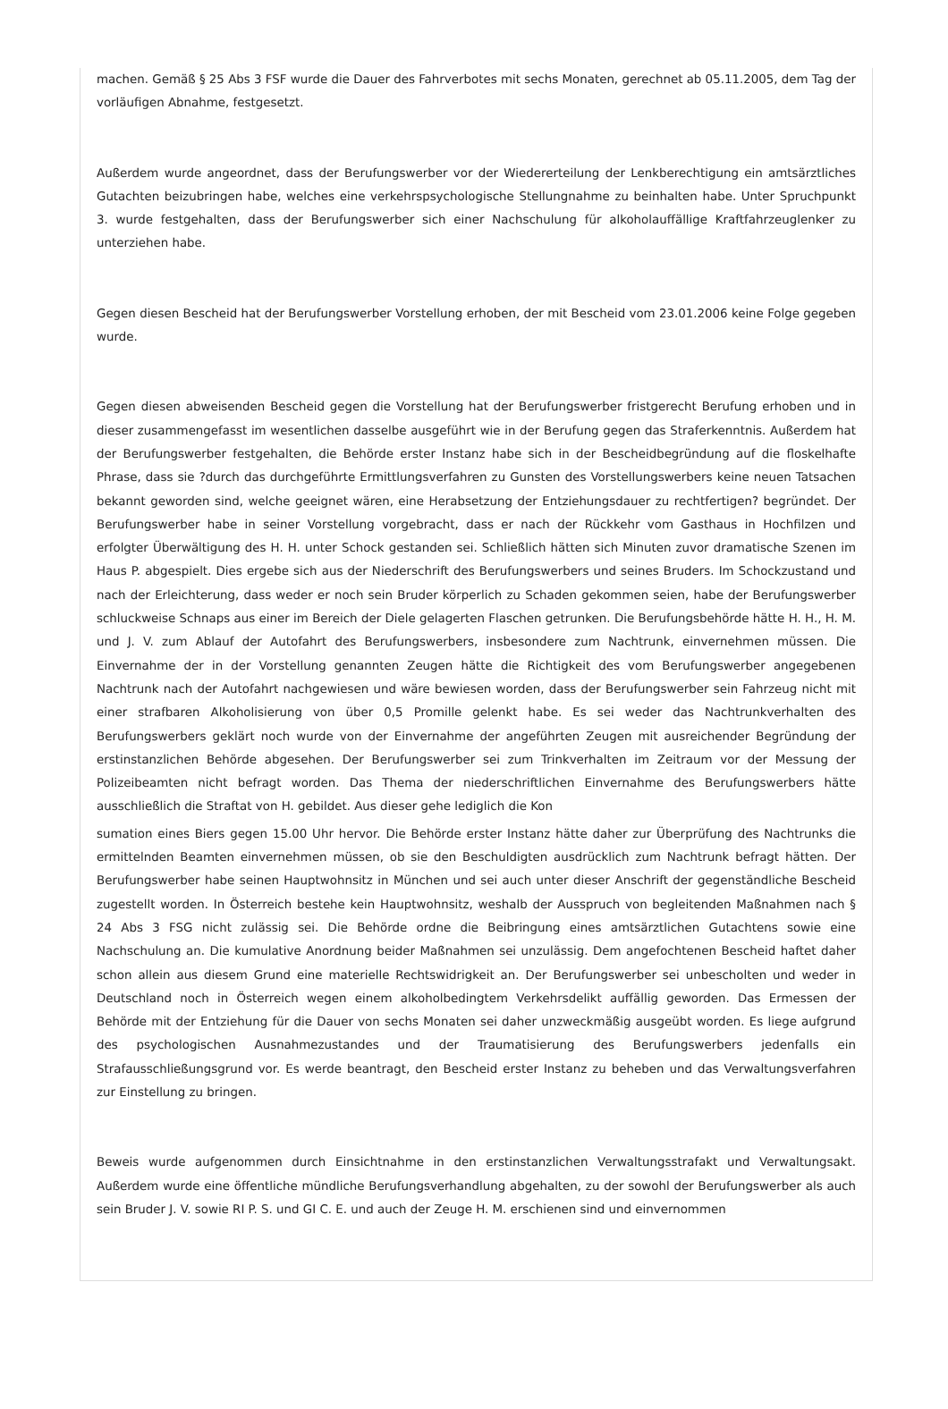machen. Gemäß § 25 Abs 3 FSF wurde die Dauer des Fahrverbotes mit sechs Monaten, gerechnet ab 05.11.2005, dem Tag der vorläufigen Abnahme, festgesetzt.
Außerdem wurde angeordnet, dass der Berufungswerber vor der Wiedererteilung der Lenkberechtigung ein amtsärztliches Gutachten beizubringen habe, welches eine verkehrspsychologische Stellungnahme zu beinhalten habe. Unter Spruchpunkt 3. wurde festgehalten, dass der Berufungswerber sich einer Nachschulung für alkoholauffällige Kraftfahrzeuglenker zu unterziehen habe.
Gegen diesen Bescheid hat der Berufungswerber Vorstellung erhoben, der mit Bescheid vom 23.01.2006 keine Folge gegeben wurde.
Gegen diesen abweisenden Bescheid gegen die Vorstellung hat der Berufungswerber fristgerecht Berufung erhoben und in dieser zusammengefasst im wesentlichen dasselbe ausgeführt wie in der Berufung gegen das Straferkenntnis. Außerdem hat der Berufungswerber festgehalten, die Behörde erster Instanz habe sich in der Bescheidbegründung auf die floskelhafte Phrase, dass sie ?durch das durchgeführte Ermittlungsverfahren zu Gunsten des Vorstellungswerbers keine neuen Tatsachen bekannt geworden sind, welche geeignet wären, eine Herabsetzung der Entziehungsdauer zu rechtfertigen? begründet. Der Berufungswerber habe in seiner Vorstellung vorgebracht, dass er nach der Rückkehr vom Gasthaus in Hochfilzen und erfolgter Überwältigung des H. H. unter Schock gestanden sei. Schließlich hätten sich Minuten zuvor dramatische Szenen im Haus P. abgespielt. Dies ergebe sich aus der Niederschrift des Berufungswerbers und seines Bruders. Im Schockzustand und nach der Erleichterung, dass weder er noch sein Bruder körperlich zu Schaden gekommen seien, habe der Berufungswerber schluckweise Schnaps aus einer im Bereich der Diele gelagerten Flaschen getrunken. Die Berufungsbehörde hätte H. H., H. M. und J. V. zum Ablauf der Autofahrt des Berufungswerbers, insbesondere zum Nachtrunk, einvernehmen müssen. Die Einvernahme der in der Vorstellung genannten Zeugen hätte die Richtigkeit des vom Berufungswerber angegebenen Nachtrunk nach der Autofahrt nachgewiesen und wäre bewiesen worden, dass der Berufungswerber sein Fahrzeug nicht mit einer strafbaren Alkoholisierung von über 0,5 Promille gelenkt habe. Es sei weder das Nachtrunkverhalten des Berufungswerbers geklärt noch wurde von der Einvernahme der angeführten Zeugen mit ausreichender Begründung der erstinstanzlichen Behörde abgesehen. Der Berufungswerber sei zum Trinkverhalten im Zeitraum vor der Messung der Polizeibeamten nicht befragt worden. Das Thema der niederschriftlichen Einvernahme des Berufungswerbers hätte ausschließlich die Straftat von H. gebildet. Aus dieser gehe lediglich die Kon
sumation eines Biers gegen 15.00 Uhr hervor. Die Behörde erster Instanz hätte daher zur Überprüfung des Nachtrunks die ermittelnden Beamten einvernehmen müssen, ob sie den Beschuldigten ausdrücklich zum Nachtrunk befragt hätten. Der Berufungswerber habe seinen Hauptwohnsitz in München und sei auch unter dieser Anschrift der gegenständliche Bescheid zugestellt worden. In Österreich bestehe kein Hauptwohnsitz, weshalb der Ausspruch von begleitenden Maßnahmen nach § 24 Abs 3 FSG nicht zulässig sei. Die Behörde ordne die Beibringung eines amtsärztlichen Gutachtens sowie eine Nachschulung an. Die kumulative Anordnung beider Maßnahmen sei unzulässig. Dem angefochtenen Bescheid haftet daher schon allein aus diesem Grund eine materielle Rechtswidrigkeit an. Der Berufungswerber sei unbescholten und weder in Deutschland noch in Österreich wegen einem alkoholbedingtem Verkehrsdelikt auffällig geworden. Das Ermessen der Behörde mit der Entziehung für die Dauer von sechs Monaten sei daher unzweckmäßig ausgeübt worden. Es liege aufgrund des psychologischen Ausnahmezustandes und der Traumatisierung des Berufungswerbers jedenfalls ein Strafausschließungsgrund vor. Es werde beantragt, den Bescheid erster Instanz zu beheben und das Verwaltungsverfahren zur Einstellung zu bringen.
Beweis wurde aufgenommen durch Einsichtnahme in den erstinstanzlichen Verwaltungsstrafakt und Verwaltungsakt. Außerdem wurde eine öffentliche mündliche Berufungsverhandlung abgehalten, zu der sowohl der Berufungswerber als auch sein Bruder J. V. sowie RI P. S. und GI C. E. und auch der Zeuge H. M. erschienen sind und einvernommen